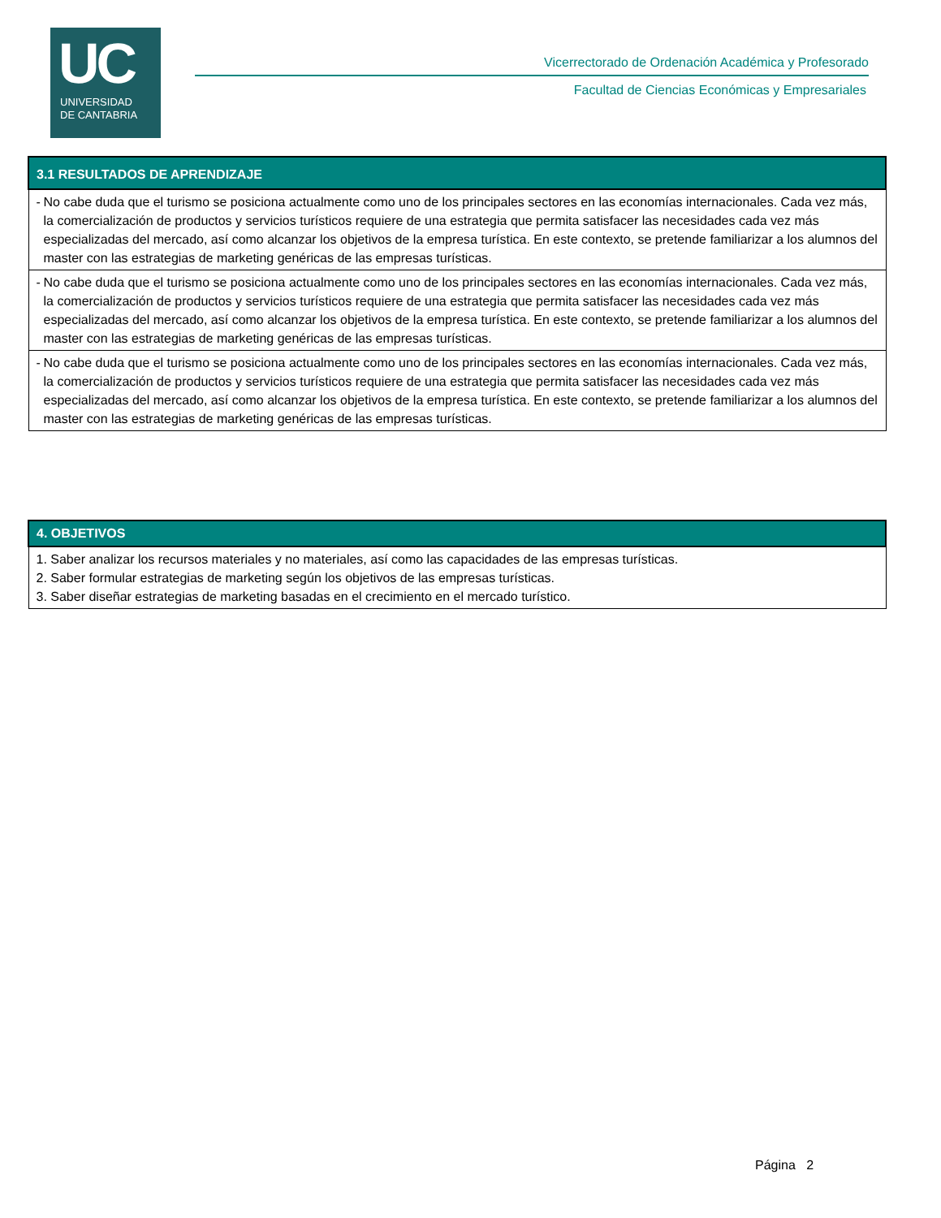UC
UNIVERSIDAD
DE CANTABRIA
Vicerrectorado de Ordenación Académica y Profesorado
Facultad de Ciencias Económicas y Empresariales
| 3.1 RESULTADOS DE APRENDIZAJE |
| --- |
| - No cabe duda que el turismo se posiciona actualmente como uno de los principales sectores en las economías internacionales. Cada vez más, la comercialización de productos y servicios turísticos requiere de una estrategia que permita satisfacer las necesidades cada vez más especializadas del mercado, así como alcanzar los objetivos de la empresa turística. En este contexto, se pretende familiarizar a los alumnos del master con las estrategias de marketing genéricas de las empresas turísticas. |
| - No cabe duda que el turismo se posiciona actualmente como uno de los principales sectores en las economías internacionales. Cada vez más, la comercialización de productos y servicios turísticos requiere de una estrategia que permita satisfacer las necesidades cada vez más especializadas del mercado, así como alcanzar los objetivos de la empresa turística. En este contexto, se pretende familiarizar a los alumnos del master con las estrategias de marketing genéricas de las empresas turísticas. |
| - No cabe duda que el turismo se posiciona actualmente como uno de los principales sectores en las economías internacionales. Cada vez más, la comercialización de productos y servicios turísticos requiere de una estrategia que permita satisfacer las necesidades cada vez más especializadas del mercado, así como alcanzar los objetivos de la empresa turística. En este contexto, se pretende familiarizar a los alumnos del master con las estrategias de marketing genéricas de las empresas turísticas. |
| 4. OBJETIVOS |
| --- |
| 1. Saber analizar los recursos materiales y no materiales, así como las capacidades de las empresas turísticas. 2. Saber formular estrategias de marketing según los objetivos de las empresas turísticas. 3. Saber diseñar estrategias de marketing basadas en el crecimiento en el mercado turístico. |
Página 2